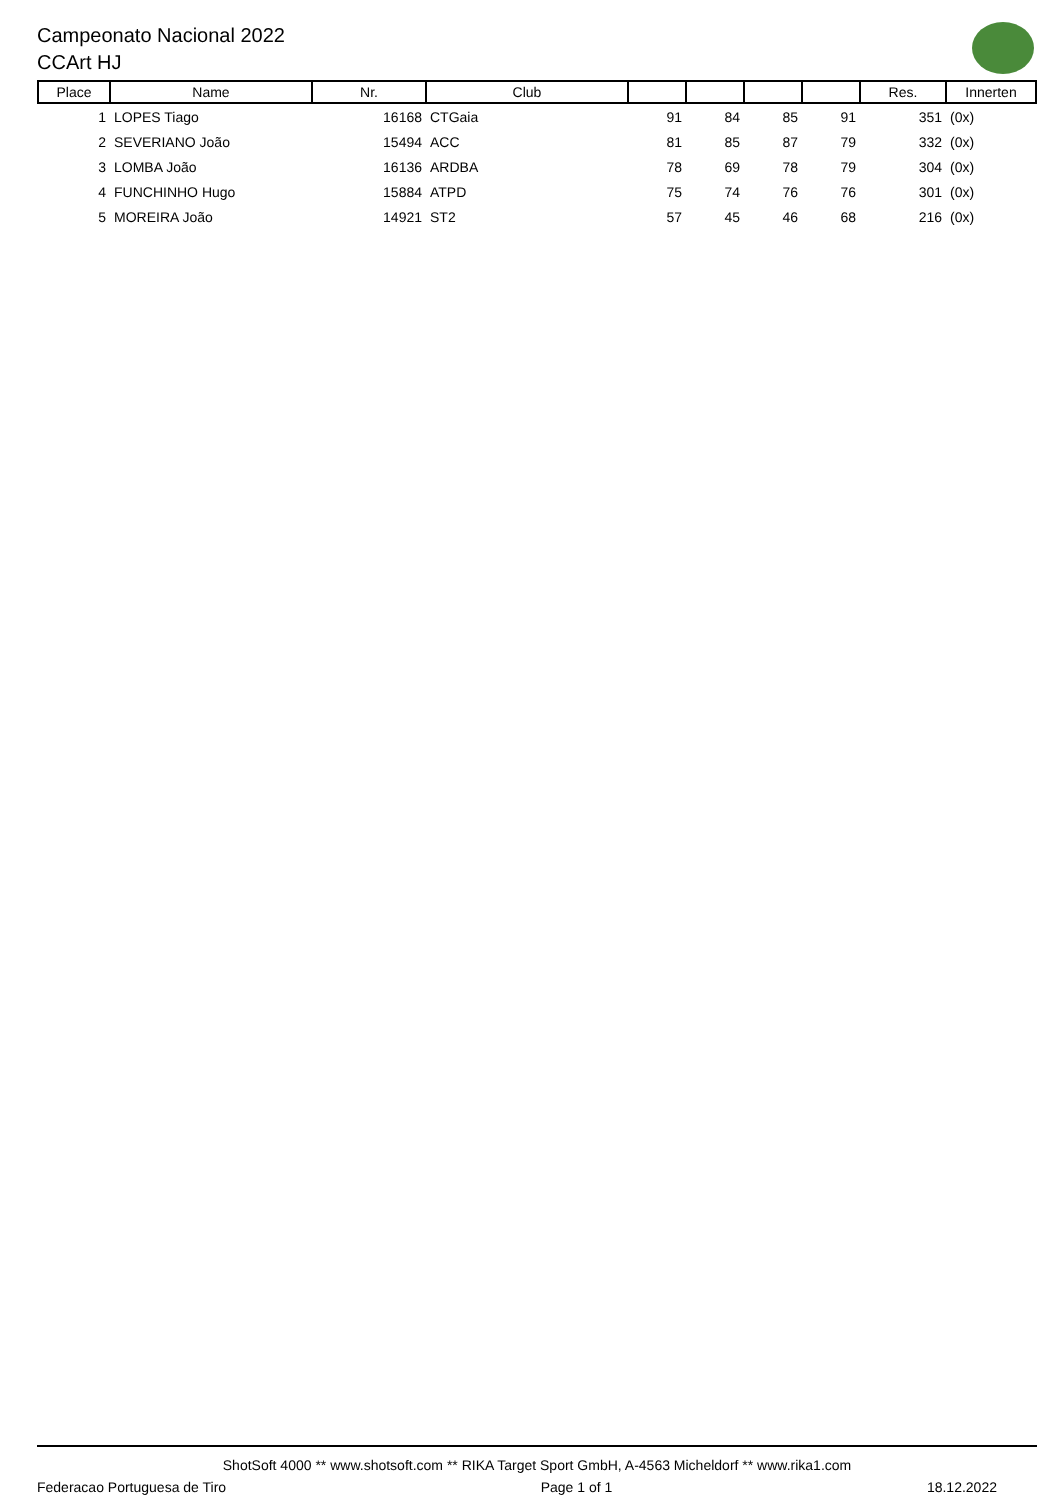Campeonato Nacional 2022
CCArt HJ
| Place | Name | Nr. | Club | | | | | Res. | Innerten |
| --- | --- | --- | --- | --- | --- | --- | --- | --- | --- |
| 1 | LOPES Tiago | 16168 | CTGaia | 91 | 84 | 85 | 91 | 351 | (0x) |
| 2 | SEVERIANO João | 15494 | ACC | 81 | 85 | 87 | 79 | 332 | (0x) |
| 3 | LOMBA João | 16136 | ARDBA | 78 | 69 | 78 | 79 | 304 | (0x) |
| 4 | FUNCHINHO Hugo | 15884 | ATPD | 75 | 74 | 76 | 76 | 301 | (0x) |
| 5 | MOREIRA João | 14921 | ST2 | 57 | 45 | 46 | 68 | 216 | (0x) |
ShotSoft 4000 ** www.shotsoft.com ** RIKA Target Sport GmbH, A-4563 Micheldorf ** www.rika1.com
Federacao Portuguesa de Tiro Page 1 of 1 18.12.2022